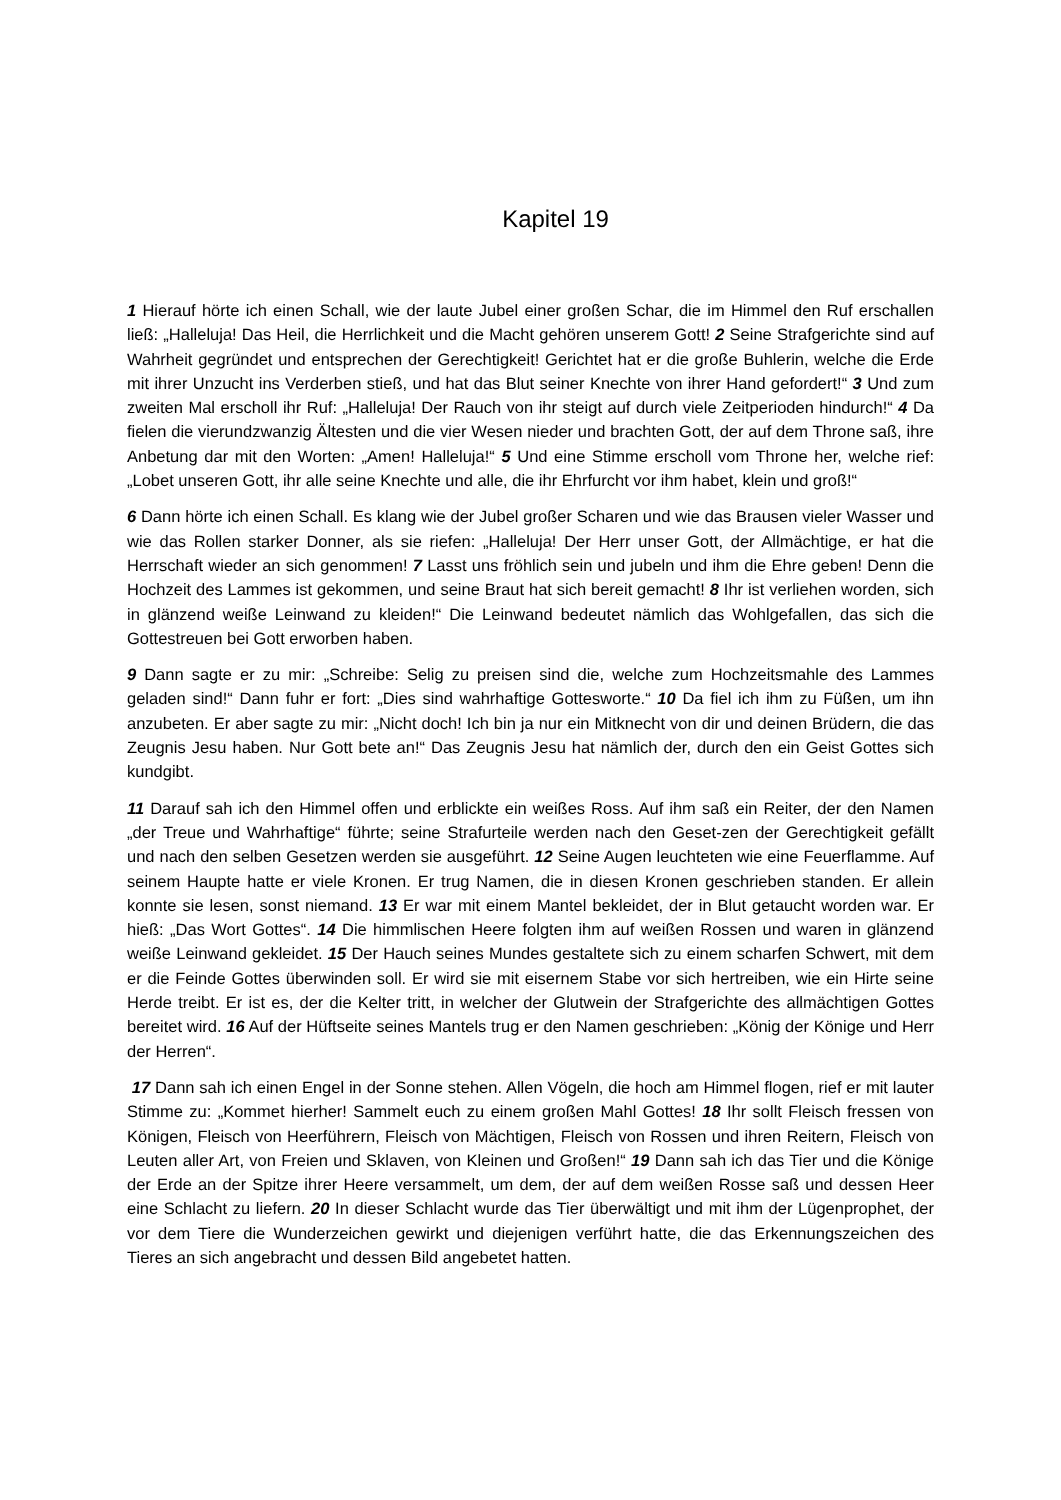Kapitel 19
1 Hierauf hörte ich einen Schall, wie der laute Jubel einer großen Schar, die im Himmel den Ruf erschallen ließ: „Halleluja! Das Heil, die Herrlichkeit und die Macht gehören unserem Gott! 2 Seine Strafgerichte sind auf Wahrheit gegründet und entsprechen der Gerechtigkeit! Gerichtet hat er die große Buhlerin, welche die Erde mit ihrer Unzucht ins Verderben stieß, und hat das Blut seiner Knechte von ihrer Hand gefordert!“ 3 Und zum zweiten Mal erscholl ihr Ruf: „Halleluja! Der Rauch von ihr steigt auf durch viele Zeitperioden hindurch!“ 4 Da fielen die vierundzwanzig Ältesten und die vier Wesen nieder und brachten Gott, der auf dem Throne saß, ihre Anbetung dar mit den Worten: „Amen! Halleluja!“ 5 Und eine Stimme erscholl vom Throne her, welche rief: „Lobet unseren Gott, ihr alle seine Knechte und alle, die ihr Ehrfurcht vor ihm habet, klein und groß!“
6 Dann hörte ich einen Schall. Es klang wie der Jubel großer Scharen und wie das Brausen vieler Wasser und wie das Rollen starker Donner, als sie riefen: „Halleluja! Der Herr unser Gott, der Allmächtige, er hat die Herrschaft wieder an sich genommen! 7 Lasst uns fröhlich sein und jubeln und ihm die Ehre geben! Denn die Hochzeit des Lammes ist gekommen, und seine Braut hat sich bereit gemacht! 8 Ihr ist verliehen worden, sich in glänzend weiße Leinwand zu kleiden!“ Die Leinwand bedeutet nämlich das Wohlgefallen, das sich die Gottestreuen bei Gott erworben haben.
9 Dann sagte er zu mir: „Schreibe: Selig zu preisen sind die, welche zum Hochzeitsmahle des Lammes geladen sind!“ Dann fuhr er fort: „Dies sind wahrhaftige Gottesworte.“ 10 Da fiel ich ihm zu Füßen, um ihn anzubeten. Er aber sagte zu mir: „Nicht doch! Ich bin ja nur ein Mitknecht von dir und deinen Brüdern, die das Zeugnis Jesu haben. Nur Gott bete an!“ Das Zeugnis Jesu hat nämlich der, durch den ein Geist Gottes sich kundgibt.
11 Darauf sah ich den Himmel offen und erblickte ein weißes Ross. Auf ihm saß ein Reiter, der den Namen „der Treue und Wahrhaftige“ führte; seine Strafurteile werden nach den Geset-zen der Gerechtigkeit gefällt und nach den selben Gesetzen werden sie ausgeführt. 12 Seine Augen leuchteten wie eine Feuerflamme. Auf seinem Haupte hatte er viele Kronen. Er trug Namen, die in diesen Kronen geschrieben standen. Er allein konnte sie lesen, sonst niemand. 13 Er war mit einem Mantel bekleidet, der in Blut getaucht worden war. Er hieß: „Das Wort Gottes“. 14 Die himmlischen Heere folgten ihm auf weißen Rossen und waren in glänzend weiße Leinwand gekleidet. 15 Der Hauch seines Mundes gestaltete sich zu einem scharfen Schwert, mit dem er die Feinde Gottes überwinden soll. Er wird sie mit eisernem Stabe vor sich hertreiben, wie ein Hirte seine Herde treibt. Er ist es, der die Kelter tritt, in welcher der Glutwein der Strafgerichte des allmächtigen Gottes bereitet wird. 16 Auf der Hüftseite seines Mantels trug er den Namen geschrieben: „König der Könige und Herr der Herren“.
17 Dann sah ich einen Engel in der Sonne stehen. Allen Vögeln, die hoch am Himmel flogen, rief er mit lauter Stimme zu: „Kommet hierher! Sammelt euch zu einem großen Mahl Gottes! 18 Ihr sollt Fleisch fressen von Königen, Fleisch von Heerführern, Fleisch von Mächtigen, Fleisch von Rossen und ihren Reitern, Fleisch von Leuten aller Art, von Freien und Sklaven, von Kleinen und Großen!“ 19 Dann sah ich das Tier und die Könige der Erde an der Spitze ihrer Heere versammelt, um dem, der auf dem weißen Rosse saß und dessen Heer eine Schlacht zu liefern. 20 In dieser Schlacht wurde das Tier überwältigt und mit ihm der Lügenprophet, der vor dem Tiere die Wunderzeichen gewirkt und diejenigen verführt hatte, die das Erkennungszeichen des Tieres an sich angebracht und dessen Bild angebetet hatten.